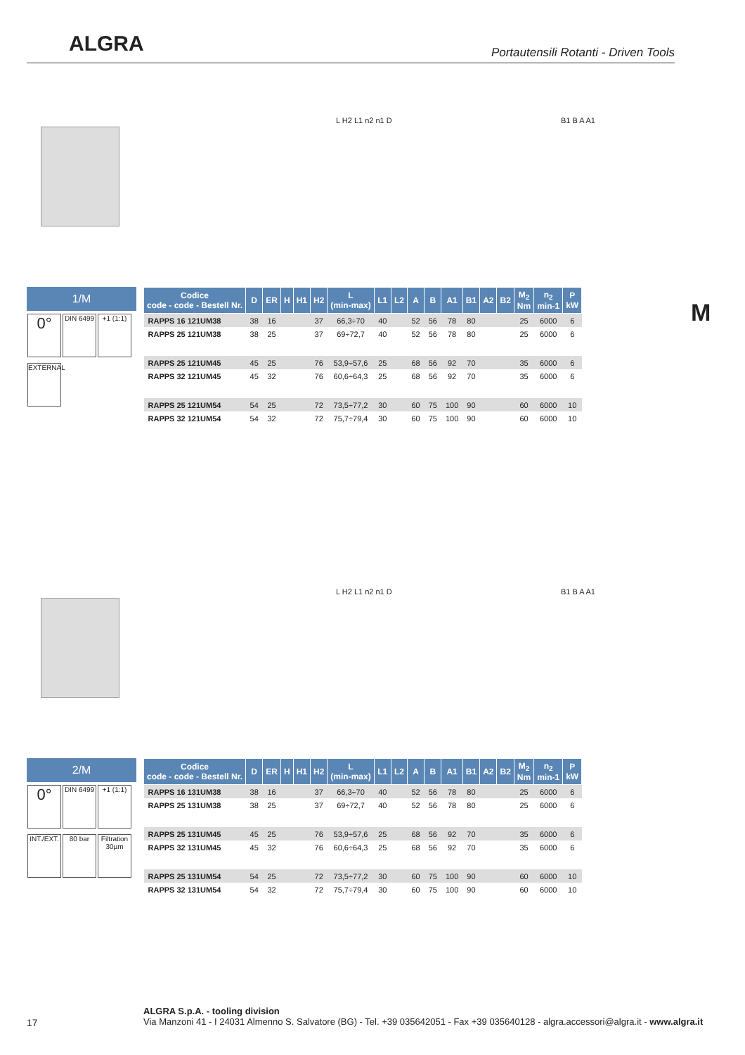ALGRA
Portautensili Rotanti - Driven Tools
M
L H2 L1 n2 n1 D B1 B A A1
1/M
0°
DIN 6499
+1 (1:1)
EXTERNAL
| Codice code - code - Bestell Nr. | D | ER | H | H1 | H2 | L (min-max) | L1 | L2 | A | B | A1 | B1 | A2 | B2 | M<sub>2</sub> Nm | n<sub>2</sub> min-1 | P kW |
| --- | --- | --- | --- | --- | --- | --- | --- | --- | --- | --- | --- | --- | --- | --- | --- | --- | --- |
| RAPPS 16 121UM38 | 38 | 16 | | | 37 | 66,3÷70 | 40 | | 52 | 56 | 78 | 80 | | | 25 | 6000 | 6 |
| RAPPS 25 121UM38 | 38 | 25 | | | 37 | 69÷72,7 | 40 | | 52 | 56 | 78 | 80 | | | 25 | 6000 | 6 |
| RAPPS 25 121UM45 | 45 | 25 | | | 76 | 53,9÷57,6 | 25 | | 68 | 56 | 92 | 70 | | | 35 | 6000 | 6 |
| RAPPS 32 121UM45 | 45 | 32 | | | 76 | 60,6÷64,3 | 25 | | 68 | 56 | 92 | 70 | | | 35 | 6000 | 6 |
| RAPPS 25 121UM54 | 54 | 25 | | | 72 | 73,5÷77,2 | 30 | | 60 | 75 | 100 | 90 | | | 60 | 6000 | 10 |
| RAPPS 32 121UM54 | 54 | 32 | | | 72 | 75,7÷79,4 | 30 | | 60 | 75 | 100 | 90 | | | 60 | 6000 | 10 |
L H2 L1 n2 n1 D B1 B A A1
2/M
0°
DIN 6499
+1 (1:1)
INT./EXT.
80 bar
Filtration 30µm
| Codice code - code - Bestell Nr. | D | ER | H | H1 | H2 | L (min-max) | L1 | L2 | A | B | A1 | B1 | A2 | B2 | M<sub>2</sub> Nm | n<sub>2</sub> min-1 | P kW |
| --- | --- | --- | --- | --- | --- | --- | --- | --- | --- | --- | --- | --- | --- | --- | --- | --- | --- |
| RAPPS 16 131UM38 | 38 | 16 | | | 37 | 66,3÷70 | 40 | | 52 | 56 | 78 | 80 | | | 25 | 6000 | 6 |
| RAPPS 25 131UM38 | 38 | 25 | | | 37 | 69÷72,7 | 40 | | 52 | 56 | 78 | 80 | | | 25 | 6000 | 6 |
| RAPPS 25 131UM45 | 45 | 25 | | | 76 | 53,9÷57,6 | 25 | | 68 | 56 | 92 | 70 | | | 35 | 6000 | 6 |
| RAPPS 32 131UM45 | 45 | 32 | | | 76 | 60,6÷64,3 | 25 | | 68 | 56 | 92 | 70 | | | 35 | 6000 | 6 |
| RAPPS 25 131UM54 | 54 | 25 | | | 72 | 73,5÷77,2 | 30 | | 60 | 75 | 100 | 90 | | | 60 | 6000 | 10 |
| RAPPS 32 131UM54 | 54 | 32 | | | 72 | 75,7÷79,4 | 30 | | 60 | 75 | 100 | 90 | | | 60 | 6000 | 10 |
17
ALGRA S.p.A. - tooling division
Via Manzoni 41 - I 24031 Almenno S. Salvatore (BG) - Tel. +39 035642051 - Fax +39 035640128 - algra.accessori@algra.it - www.algra.it